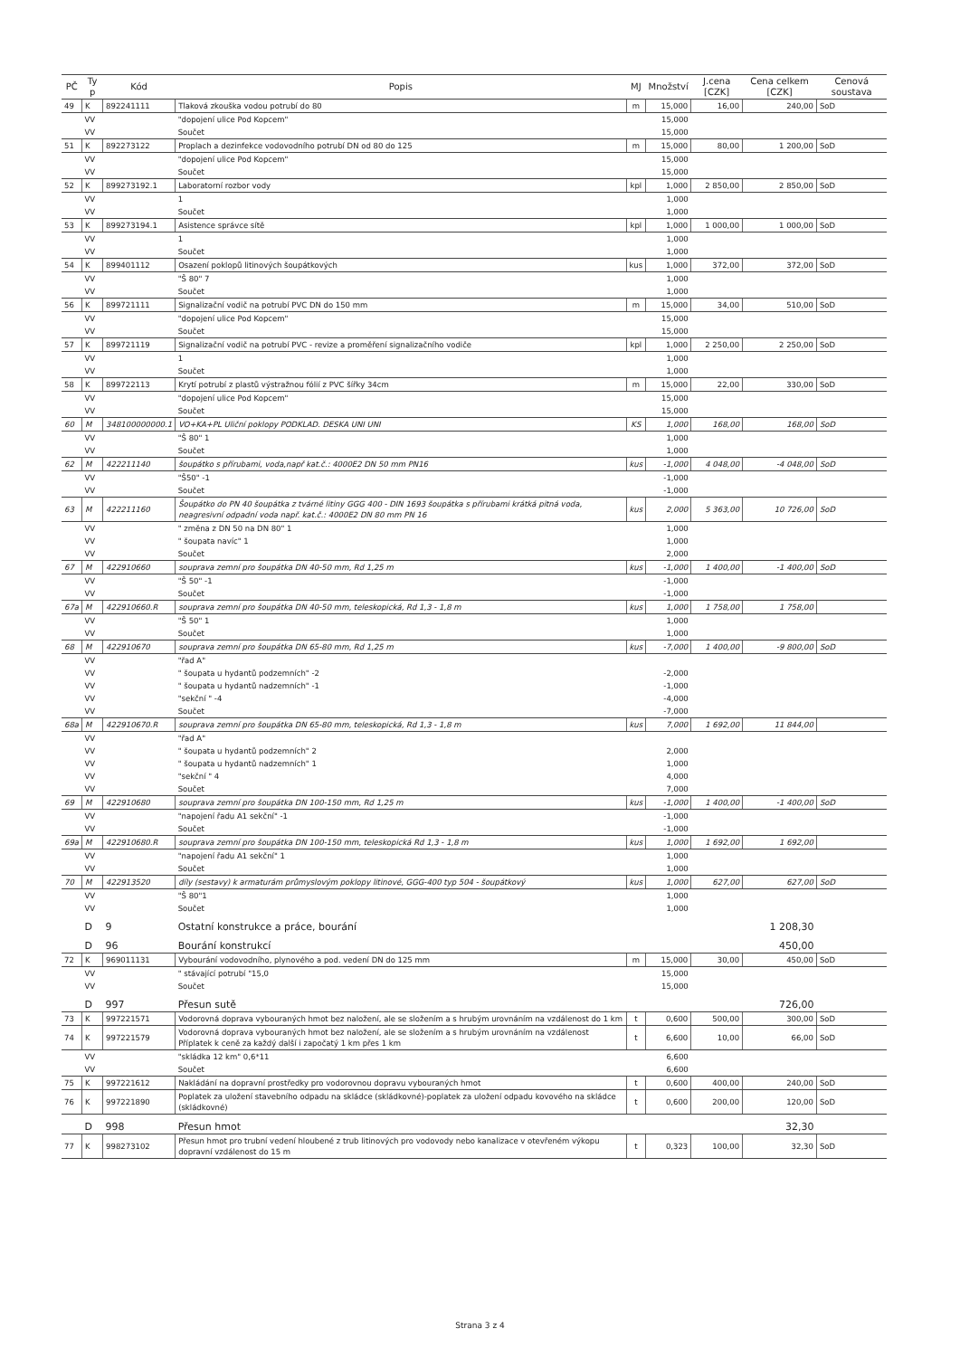| PČ | Ty p | Kód | Popis | MJ | Množství | J.cena [CZK] | Cena celkem [CZK] | Cenová soustava |
| --- | --- | --- | --- | --- | --- | --- | --- | --- |
| 49 | K | 892241111 | Tlaková zkouška vodou potrubí do 80 | m | 15,000 | 16,00 | 240,00 | SoD |
| | VV | | "dopojení ulice Pod Kopcem" | | 15,000 | | | |
| | VV | | Součet | | 15,000 | | | |
| 51 | K | 892273122 | Proplach a dezinfekce vodovodního potrubí DN od 80 do 125 | m | 15,000 | 80,00 | 1 200,00 | SoD |
| | VV | | "dopojení ulice Pod Kopcem" | | 15,000 | | | |
| | VV | | Součet | | 15,000 | | | |
| 52 | K | 899273192.1 | Laboratorní rozbor vody | kpl | 1,000 | 2 850,00 | 2 850,00 | SoD |
| | VV | | 1 | | 1,000 | | | |
| | VV | | Součet | | 1,000 | | | |
| 53 | K | 899273194.1 | Asistence správce sítě | kpl | 1,000 | 1 000,00 | 1 000,00 | SoD |
| | VV | | 1 | | 1,000 | | | |
| | VV | | Součet | | 1,000 | | | |
| 54 | K | 899401112 | Osazení poklopů litinových šoupátkových | kus | 1,000 | 372,00 | 372,00 | SoD |
| | VV | | "Š 80" 7 | | 1,000 | | | |
| | VV | | Součet | | 1,000 | | | |
| 56 | K | 899721111 | Signalizační vodič na potrubí PVC DN do 150 mm | m | 15,000 | 34,00 | 510,00 | SoD |
| | VV | | "dopojení ulice Pod Kopcem" | | 15,000 | | | |
| | VV | | Součet | | 15,000 | | | |
| 57 | K | 899721119 | Signalizační vodič na potrubí PVC - revize a proměření signalizačního vodiče | kpl | 1,000 | 2 250,00 | 2 250,00 | SoD |
| | VV | | 1 | | 1,000 | | | |
| | VV | | Součet | | 1,000 | | | |
| 58 | K | 899722113 | Krytí potrubí z plastů výstražnou fólií z PVC šířky 34cm | m | 15,000 | 22,00 | 330,00 | SoD |
| | VV | | "dopojení ulice Pod Kopcem" | | 15,000 | | | |
| | VV | | Součet | | 15,000 | | | |
| 60 | M | 348100000000.1 | VO+KA+PL Uliční poklopy PODKLAD. DESKA UNI UNI | KS | 1,000 | 168,00 | 168,00 | SoD |
| | VV | | "Š 80" 1 | | 1,000 | | | |
| | VV | | Součet | | 1,000 | | | |
| 62 | M | 422211140 | šoupátko s přírubami, voda,např kat.č.: 4000E2 DN 50 mm PN16 | kus | -1,000 | 4 048,00 | -4 048,00 | SoD |
| | VV | | "Š50" -1 | | -1,000 | | | |
| | VV | | Součet | | -1,000 | | | |
| 63 | M | 422211160 | Šoupátko do PN 40 šoupátka z tvárné litiny GGG 400 - DIN 1693 šoupátka s přírubami krátká pitná voda, neagresivní odpadní voda např. kat.č.: 4000E2 DN 80 mm PN 16 | kus | 2,000 | 5 363,00 | 10 726,00 | SoD |
| | VV | | " změna z DN 50 na DN 80" 1 | | 1,000 | | | |
| | VV | | " šoupata navíc" 1 | | 1,000 | | | |
| | VV | | Součet | | 2,000 | | | |
| 67 | M | 422910660 | souprava zemní pro šoupátka DN 40-50 mm, Rd 1,25 m | kus | -1,000 | 1 400,00 | -1 400,00 | SoD |
| | VV | | "Š 50" -1 | | -1,000 | | | |
| | VV | | Součet | | -1,000 | | | |
| 67a | M | 422910660.R | souprava zemní pro šoupátka DN 40-50 mm, teleskopická, Rd 1,3 - 1,8 m | kus | 1,000 | 1 758,00 | 1 758,00 | |
| | VV | | "Š 50" 1 | | 1,000 | | | |
| | VV | | Součet | | 1,000 | | | |
| 68 | M | 422910670 | souprava zemní pro šoupátka DN 65-80 mm, Rd 1,25 m | kus | -7,000 | 1 400,00 | -9 800,00 | SoD |
| | VV | | "řad A" | | | | | |
| | VV | | " šoupata u hydantů podzemních" -2 | | -2,000 | | | |
| | VV | | " šoupata u hydantů nadzemních" -1 | | -1,000 | | | |
| | VV | | "sekční " -4 | | -4,000 | | | |
| | VV | | Součet | | -7,000 | | | |
| 68a | M | 422910670.R | souprava zemní pro šoupátka DN 65-80 mm, teleskopická, Rd 1,3 - 1,8 m | kus | 7,000 | 1 692,00 | 11 844,00 | |
| | VV | | "řad A" | | | | | |
| | VV | | " šoupata u hydantů podzemních" 2 | | 2,000 | | | |
| | VV | | " šoupata u hydantů nadzemních" 1 | | 1,000 | | | |
| | VV | | "sekční " 4 | | 4,000 | | | |
| | VV | | Součet | | 7,000 | | | |
| 69 | M | 422910680 | souprava zemní pro šoupátka DN 100-150 mm, Rd 1,25 m | kus | -1,000 | 1 400,00 | -1 400,00 | SoD |
| | VV | | "napojení řadu A1 sekční" -1 | | -1,000 | | | |
| | VV | | Součet | | -1,000 | | | |
| 69a | M | 422910680.R | souprava zemní pro šoupátka DN 100-150 mm, teleskopická Rd 1,3 - 1,8 m | kus | 1,000 | 1 692,00 | 1 692,00 | |
| | VV | | "napojení řadu A1 sekční" 1 | | 1,000 | | | |
| | VV | | Součet | | 1,000 | | | |
| 70 | M | 422913520 | díly (sestavy) k armaturám průmyslovým poklopy litinové, GGG-400 typ 504 - šoupátkový | kus | 1,000 | 627,00 | 627,00 | SoD |
| | VV | | "Š 80"1 | | 1,000 | | | |
| | VV | | Součet | | 1,000 | | | |
| | D | 9 | Ostatní konstrukce a práce, bourání | | | | 1 208,30 | |
| | D | 96 | Bourání konstrukcí | | | | 450,00 | |
| 72 | K | 969011131 | Vybourání vodovodního, plynového a pod. vedení DN do 125 mm | m | 15,000 | 30,00 | 450,00 | SoD |
| | VV | | " stávající potrubí "15,0 | | 15,000 | | | |
| | VV | | Součet | | 15,000 | | | |
| | D | 997 | Přesun sutě | | | | 726,00 | |
| 73 | K | 997221571 | Vodorovná doprava vybouraných hmot bez naložení, ale se složením a s hrubým urovnáním na vzdálenost do 1 km | t | 0,600 | 500,00 | 300,00 | SoD |
| 74 | K | 997221579 | Vodorovná doprava vybouraných hmot bez naložení, ale se složením a s hrubým urovnáním na vzdálenost Příplatek k ceně za každý další i započatý 1 km přes 1 km | t | 6,600 | 10,00 | 66,00 | SoD |
| | VV | | "skládka 12 km" 0,6*11 | | 6,600 | | | |
| | VV | | Součet | | 6,600 | | | |
| 75 | K | 997221612 | Nakládání na dopravní prostředky pro vodorovnou dopravu vybouraných hmot | t | 0,600 | 400,00 | 240,00 | SoD |
| 76 | K | 997221890 | Poplatek za uložení stavebního odpadu na skládce (skládkovné)-poplatek za uložení odpadu kovového na skládce (skládkovné) | t | 0,600 | 200,00 | 120,00 | SoD |
| | D | 998 | Přesun hmot | | | | 32,30 | |
| 77 | K | 998273102 | Přesun hmot pro trubní vedení hloubené z trub litinových pro vodovody nebo kanalizace v otevřeném výkopu dopravní vzdálenost do 15 m | t | 0,323 | 100,00 | 32,30 | SoD |
Strana 3 z 4